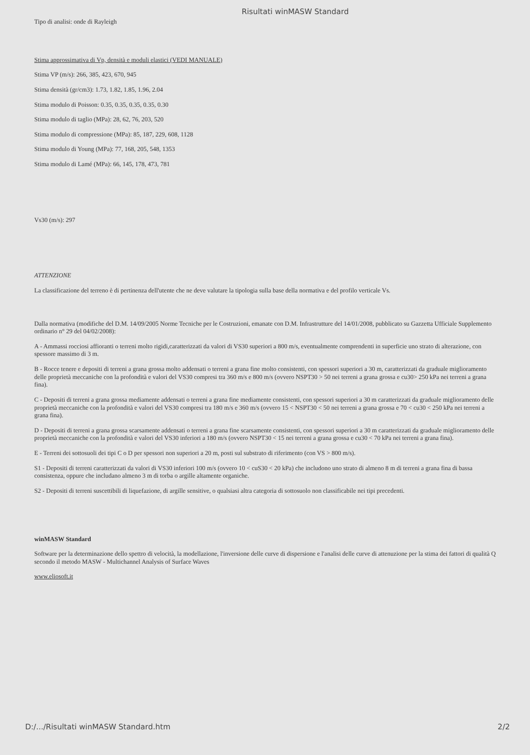Risultati winMASW Standard
Tipo di analisi: onde di Rayleigh
Stima approssimativa di Vp, densità e moduli elastici (VEDI MANUALE)
Stima VP (m/s): 266, 385, 423, 670, 945
Stima densità (gr/cm3): 1.73, 1.82, 1.85, 1.96, 2.04
Stima modulo di Poisson: 0.35, 0.35, 0.35, 0.35, 0.30
Stima modulo di taglio (MPa): 28, 62, 76, 203, 520
Stima modulo di compressione (MPa): 85, 187, 229, 608, 1128
Stima modulo di Young (MPa): 77, 168, 205, 548, 1353
Stima modulo di Lamé (MPa): 66, 145, 178, 473, 781
Vs30 (m/s): 297
ATTENZIONE
La classificazione del terreno è di pertinenza dell'utente che ne deve valutare la tipologia sulla base della normativa e del profilo verticale Vs.
Dalla normativa (modifiche del D.M. 14/09/2005 Norme Tecniche per le Costruzioni, emanate con D.M. Infrastrutture del 14/01/2008, pubblicato su Gazzetta Ufficiale Supplemento ordinario n° 29 del 04/02/2008):
A - Ammassi rocciosi affioranti o terreni molto rigidi,caratterizzati da valori di VS30 superiori a 800 m/s, eventualmente comprendenti in superficie uno strato di alterazione, con spessore massimo di 3 m.
B - Rocce tenere e depositi di terreni a grana grossa molto addensati o terreni a grana fine molto consistenti, con spessori superiori a 30 m, caratterizzati da graduale miglioramento delle proprietà meccaniche con la profondità e valori del VS30 compresi tra 360 m/s e 800 m/s (ovvero NSPT30 > 50 nei terreni a grana grossa e cu30> 250 kPa nei terreni a grana fina).
C - Depositi di terreni a grana grossa mediamente addensati o terreni a grana fine mediamente consistenti, con spessori superiori a 30 m caratterizzati da graduale miglioramento delle proprietà meccaniche con la profondità e valori del VS30 compresi tra 180 m/s e 360 m/s (ovvero 15 < NSPT30 < 50 nei terreni a grana grossa e 70 < cu30 < 250 kPa nei terreni a grana fina).
D - Depositi di terreni a grana grossa scarsamente addensati o terreni a grana fine scarsamente consistenti, con spessori superiori a 30 m caratterizzati da graduale miglioramento delle proprietà meccaniche con la profondità e valori del VS30 inferiori a 180 m/s (ovvero NSPT30 < 15 nei terreni a grana grossa e cu30 < 70 kPa nei terreni a grana fina).
E - Terreni dei sottosuoli dei tipi C o D per spessori non superiori a 20 m, posti sul substrato di riferimento (con VS > 800 m/s).
S1 - Depositi di terreni caratterizzati da valori di VS30 inferiori 100 m/s (ovvero 10 < cuS30 < 20 kPa) che includono uno strato di almeno 8 m di terreni a grana fina di bassa consistenza, oppure che includano almeno 3 m di torba o argille altamente organiche.
S2 - Depositi di terreni suscettibili di liquefazione, di argille sensitive, o qualsiasi altra categoria di sottosuolo non classificabile nei tipi precedenti.
winMASW Standard
Software per la determinazione dello spettro di velocità, la modellazione, l'inversione delle curve di dispersione e l'analisi delle curve di attenuzione per la stima dei fattori di qualità Q secondo il metodo MASW - Multichannel Analysis of Surface Waves
www.eliosoft.it
D:/.../Risultati winMASW Standard.htm 2/2